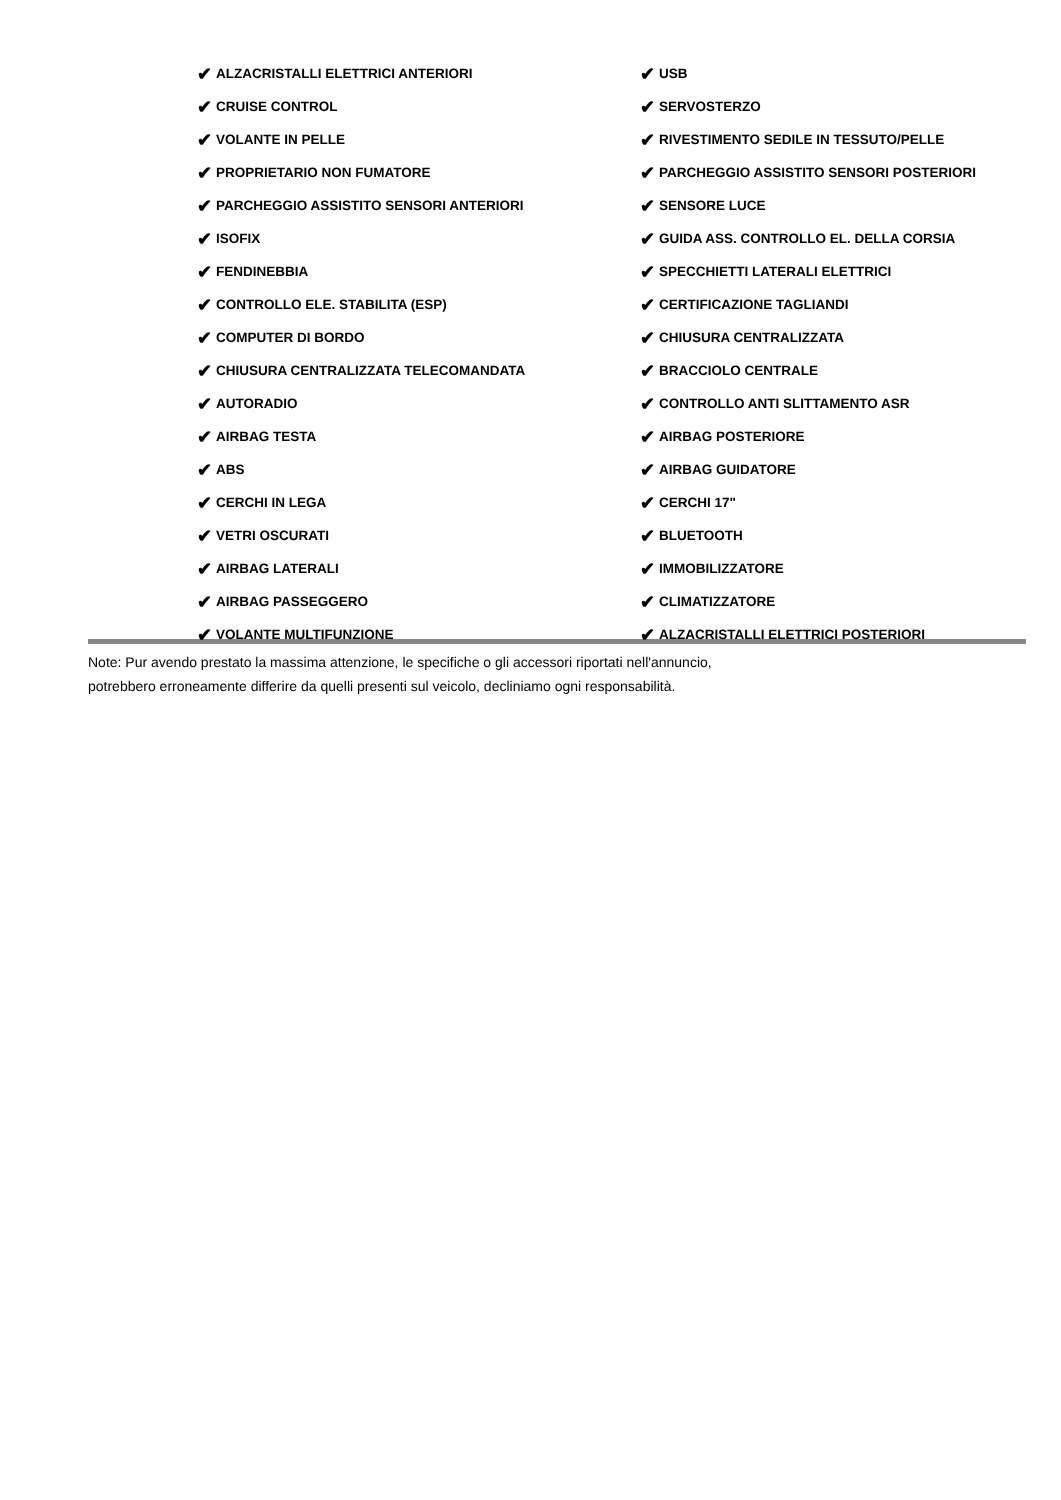✔ ALZACRISTALLI ELETTRICI ANTERIORI
✔ USB
✔ CRUISE CONTROL
✔ SERVOSTERZO
✔ VOLANTE IN PELLE
✔ RIVESTIMENTO SEDILE IN TESSUTO/PELLE
✔ PROPRIETARIO NON FUMATORE
✔ PARCHEGGIO ASSISTITO SENSORI POSTERIORI
✔ PARCHEGGIO ASSISTITO SENSORI ANTERIORI
✔ SENSORE LUCE
✔ ISOFIX
✔ GUIDA ASS. CONTROLLO EL. DELLA CORSIA
✔ FENDINEBBIA
✔ SPECCHIETTI LATERALI ELETTRICI
✔ CONTROLLO ELE. STABILITA (ESP)
✔ CERTIFICAZIONE TAGLIANDI
✔ COMPUTER DI BORDO
✔ CHIUSURA CENTRALIZZATA
✔ CHIUSURA CENTRALIZZATA TELECOMANDATA
✔ BRACCIOLO CENTRALE
✔ AUTORADIO
✔ CONTROLLO ANTI SLITTAMENTO ASR
✔ AIRBAG TESTA
✔ AIRBAG POSTERIORE
✔ ABS
✔ AIRBAG GUIDATORE
✔ CERCHI IN LEGA
✔ CERCHI 17"
✔ VETRI OSCURATI
✔ BLUETOOTH
✔ AIRBAG LATERALI
✔ IMMOBILIZZATORE
✔ AIRBAG PASSEGGERO
✔ CLIMATIZZATORE
✔ VOLANTE MULTIFUNZIONE
✔ ALZACRISTALLI ELETTRICI POSTERIORI
Note: Pur avendo prestato la massima attenzione, le specifiche o gli accessori riportati nell'annuncio,
potrebbero erroneamente differire da quelli presenti sul veicolo, decliniamo ogni responsabilità.